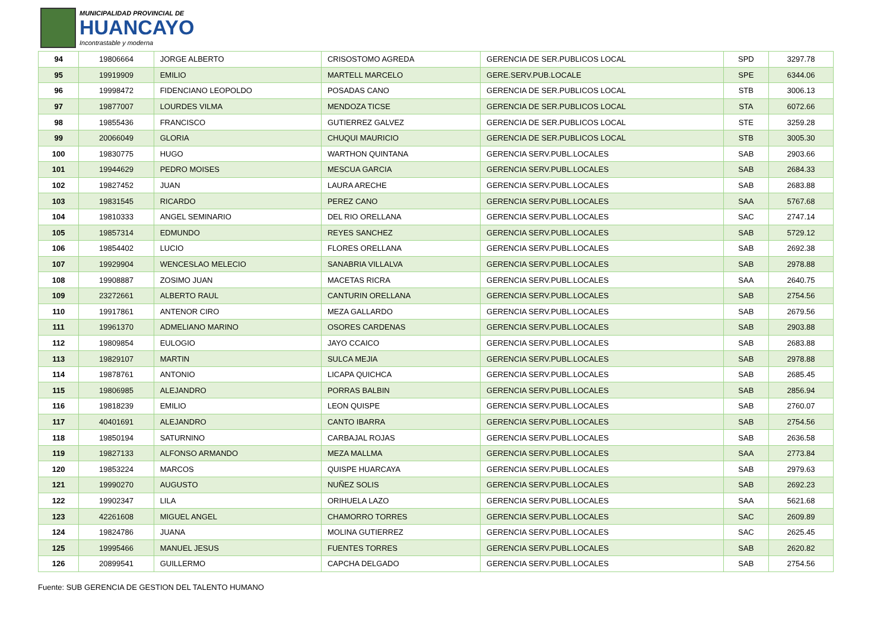MUNICIPALIDAD PROVINCIAL DE
HUANCAYO
Incontrastable y moderna
| 94 | 19806664 | JORGE ALBERTO | CRISOSTOMO AGREDA | GERENCIA DE SER.PUBLICOS LOCAL | SPD | 3297.78 |
| 95 | 19919909 | EMILIO | MARTELL MARCELO | GERE.SERV.PUB.LOCALE | SPE | 6344.06 |
| 96 | 19998472 | FIDENCIANO LEOPOLDO | POSADAS CANO | GERENCIA DE SER.PUBLICOS LOCAL | STB | 3006.13 |
| 97 | 19877007 | LOURDES VILMA | MENDOZA TICSE | GERENCIA DE SER.PUBLICOS LOCAL | STA | 6072.66 |
| 98 | 19855436 | FRANCISCO | GUTIERREZ GALVEZ | GERENCIA DE SER.PUBLICOS LOCAL | STE | 3259.28 |
| 99 | 20066049 | GLORIA | CHUQUI MAURICIO | GERENCIA DE SER.PUBLICOS LOCAL | STB | 3005.30 |
| 100 | 19830775 | HUGO | WARTHON QUINTANA | GERENCIA SERV.PUBL.LOCALES | SAB | 2903.66 |
| 101 | 19944629 | PEDRO MOISES | MESCUA GARCIA | GERENCIA SERV.PUBL.LOCALES | SAB | 2684.33 |
| 102 | 19827452 | JUAN | LAURA ARECHE | GERENCIA SERV.PUBL.LOCALES | SAB | 2683.88 |
| 103 | 19831545 | RICARDO | PEREZ CANO | GERENCIA SERV.PUBL.LOCALES | SAA | 5767.68 |
| 104 | 19810333 | ANGEL SEMINARIO | DEL RIO ORELLANA | GERENCIA SERV.PUBL.LOCALES | SAC | 2747.14 |
| 105 | 19857314 | EDMUNDO | REYES SANCHEZ | GERENCIA SERV.PUBL.LOCALES | SAB | 5729.12 |
| 106 | 19854402 | LUCIO | FLORES ORELLANA | GERENCIA SERV.PUBL.LOCALES | SAB | 2692.38 |
| 107 | 19929904 | WENCESLAO MELECIO | SANABRIA VILLALVA | GERENCIA SERV.PUBL.LOCALES | SAB | 2978.88 |
| 108 | 19908887 | ZOSIMO JUAN | MACETAS RICRA | GERENCIA SERV.PUBL.LOCALES | SAA | 2640.75 |
| 109 | 23272661 | ALBERTO RAUL | CANTURIN ORELLANA | GERENCIA SERV.PUBL.LOCALES | SAB | 2754.56 |
| 110 | 19917861 | ANTENOR CIRO | MEZA GALLARDO | GERENCIA SERV.PUBL.LOCALES | SAB | 2679.56 |
| 111 | 19961370 | ADMELIANO MARINO | OSORES CARDENAS | GERENCIA SERV.PUBL.LOCALES | SAB | 2903.88 |
| 112 | 19809854 | EULOGIO | JAYO CCAICO | GERENCIA SERV.PUBL.LOCALES | SAB | 2683.88 |
| 113 | 19829107 | MARTIN | SULCA MEJIA | GERENCIA SERV.PUBL.LOCALES | SAB | 2978.88 |
| 114 | 19878761 | ANTONIO | LICAPA QUICHCA | GERENCIA SERV.PUBL.LOCALES | SAB | 2685.45 |
| 115 | 19806985 | ALEJANDRO | PORRAS BALBIN | GERENCIA SERV.PUBL.LOCALES | SAB | 2856.94 |
| 116 | 19818239 | EMILIO | LEON QUISPE | GERENCIA SERV.PUBL.LOCALES | SAB | 2760.07 |
| 117 | 40401691 | ALEJANDRO | CANTO IBARRA | GERENCIA SERV.PUBL.LOCALES | SAB | 2754.56 |
| 118 | 19850194 | SATURNINO | CARBAJAL ROJAS | GERENCIA SERV.PUBL.LOCALES | SAB | 2636.58 |
| 119 | 19827133 | ALFONSO ARMANDO | MEZA MALLMA | GERENCIA SERV.PUBL.LOCALES | SAA | 2773.84 |
| 120 | 19853224 | MARCOS | QUISPE HUARCAYA | GERENCIA SERV.PUBL.LOCALES | SAB | 2979.63 |
| 121 | 19990270 | AUGUSTO | NUÑEZ SOLIS | GERENCIA SERV.PUBL.LOCALES | SAB | 2692.23 |
| 122 | 19902347 | LILA | ORIHUELA LAZO | GERENCIA SERV.PUBL.LOCALES | SAA | 5621.68 |
| 123 | 42261608 | MIGUEL ANGEL | CHAMORRO TORRES | GERENCIA SERV.PUBL.LOCALES | SAC | 2609.89 |
| 124 | 19824786 | JUANA | MOLINA GUTIERREZ | GERENCIA SERV.PUBL.LOCALES | SAC | 2625.45 |
| 125 | 19995466 | MANUEL JESUS | FUENTES TORRES | GERENCIA SERV.PUBL.LOCALES | SAB | 2620.82 |
| 126 | 20899541 | GUILLERMO | CAPCHA DELGADO | GERENCIA SERV.PUBL.LOCALES | SAB | 2754.56 |
Fuente: SUB GERENCIA DE GESTION DEL TALENTO HUMANO